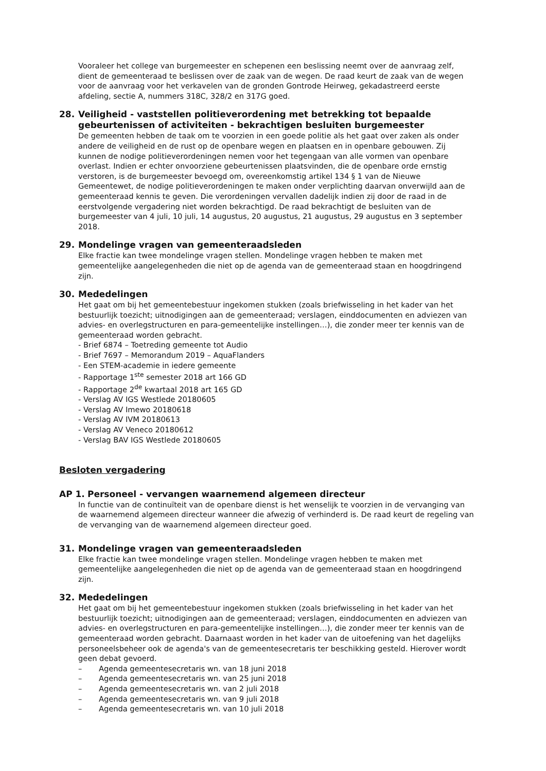Vooraleer het college van burgemeester en schepenen een beslissing neemt over de aanvraag zelf, dient de gemeenteraad te beslissen over de zaak van de wegen. De raad keurt de zaak van de wegen voor de aanvraag voor het verkavelen van de gronden Gontrode Heirweg, gekadastreerd eerste afdeling, sectie A, nummers 318C, 328/2 en 317G goed.
28. Veiligheid - vaststellen politieverordening met betrekking tot bepaalde gebeurtenissen of activiteiten - bekrachtigen besluiten burgemeester
De gemeenten hebben de taak om te voorzien in een goede politie als het gaat over zaken als onder andere de veiligheid en de rust op de openbare wegen en plaatsen en in openbare gebouwen. Zij kunnen de nodige politieverordeningen nemen voor het tegengaan van alle vormen van openbare overlast. Indien er echter onvoorziene gebeurtenissen plaatsvinden, die de openbare orde ernstig verstoren, is de burgemeester bevoegd om, overeenkomstig artikel 134 § 1 van de Nieuwe Gemeentewet, de nodige politieverordeningen te maken onder verplichting daarvan onverwijld aan de gemeenteraad kennis te geven. Die verordeningen vervallen dadelijk indien zij door de raad in de eerstvolgende vergadering niet worden bekrachtigd. De raad bekrachtigt de besluiten van de burgemeester van 4 juli, 10 juli, 14 augustus, 20 augustus, 21 augustus, 29 augustus en 3 september 2018.
29. Mondelinge vragen van gemeenteraadsleden
Elke fractie kan twee mondelinge vragen stellen. Mondelinge vragen hebben te maken met gemeentelijke aangelegenheden die niet op de agenda van de gemeenteraad staan en hoogdringend zijn.
30. Mededelingen
Het gaat om bij het gemeentebestuur ingekomen stukken (zoals briefwisseling in het kader van het bestuurlijk toezicht; uitnodigingen aan de gemeenteraad; verslagen, einddocumenten en adviezen van advies- en overlegstructuren en para-gemeentelijke instellingen…), die zonder meer ter kennis van de gemeenteraad worden gebracht.
- Brief 6874 – Toetreding gemeente tot Audio
- Brief 7697 – Memorandum 2019 – AquaFlanders
- Een STEM-academie in iedere gemeente
- Rapportage 1<sup>ste</sup> semester 2018 art 166 GD
- Rapportage 2<sup>de</sup> kwartaal 2018 art 165 GD
- Verslag AV IGS Westlede 20180605
- Verslag AV Imewo 20180618
- Verslag AV IVM 20180613
- Verslag AV Veneco 20180612
- Verslag BAV IGS Westlede 20180605
Besloten vergadering
AP 1. Personeel - vervangen waarnemend algemeen directeur
In functie van de continuïteit van de openbare dienst is het wenselijk te voorzien in de vervanging van de waarnemend algemeen directeur wanneer die afwezig of verhinderd is. De raad keurt de regeling van de vervanging van de waarnemend algemeen directeur goed.
31. Mondelinge vragen van gemeenteraadsleden
Elke fractie kan twee mondelinge vragen stellen. Mondelinge vragen hebben te maken met gemeentelijke aangelegenheden die niet op de agenda van de gemeenteraad staan en hoogdringend zijn.
32. Mededelingen
Het gaat om bij het gemeentebestuur ingekomen stukken (zoals briefwisseling in het kader van het bestuurlijk toezicht; uitnodigingen aan de gemeenteraad; verslagen, einddocumenten en adviezen van advies- en overlegstructuren en para-gemeentelijke instellingen…), die zonder meer ter kennis van de gemeenteraad worden gebracht. Daarnaast worden in het kader van de uitoefening van het dagelijks personeelsbeheer ook de agenda's van de gemeentesecretaris ter beschikking gesteld. Hierover wordt geen debat gevoerd.
– Agenda gemeentesecretaris wn. van 18 juni 2018
– Agenda gemeentesecretaris wn. van 25 juni 2018
– Agenda gemeentesecretaris wn. van 2 juli 2018
– Agenda gemeentesecretaris wn. van 9 juli 2018
– Agenda gemeentesecretaris wn. van 10 juli 2018